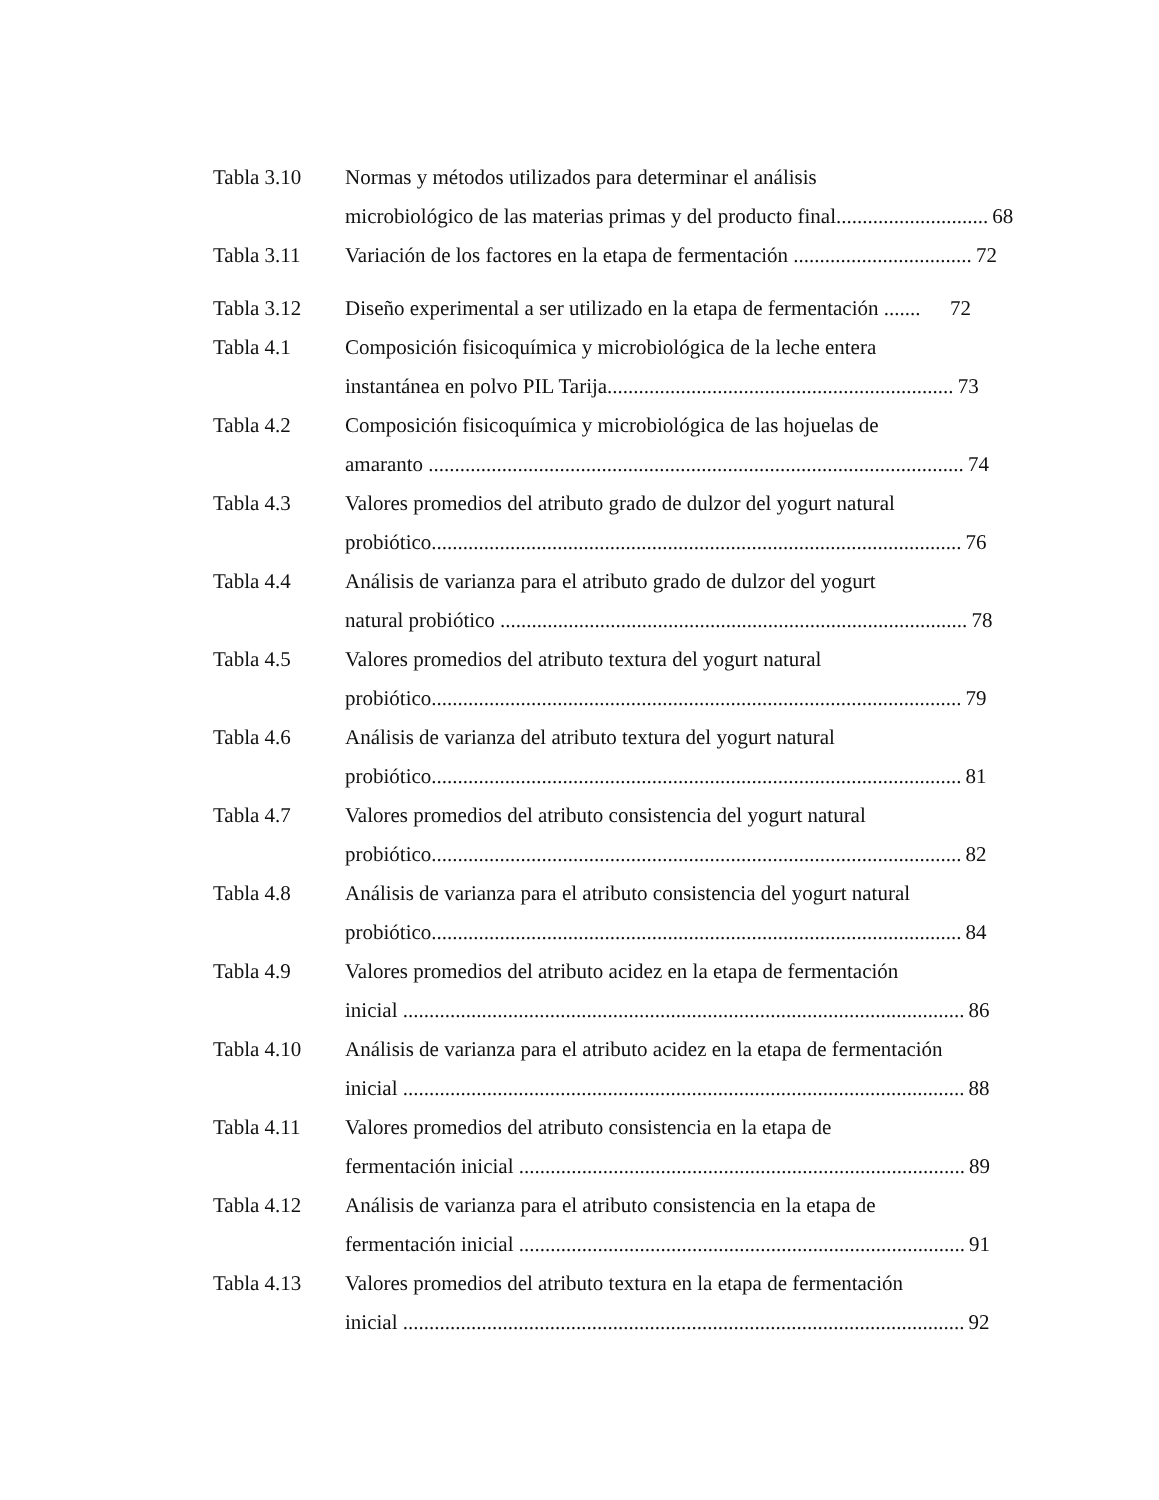Tabla 3.10 Normas y métodos utilizados para determinar el análisis
microbiológico de las materias primas y del producto final............................. 68
Tabla 3.11 Variación de los factores en la etapa de fermentación .................................. 72
Tabla 3.12 Diseño experimental a ser utilizado en la etapa de fermentación ....... 72
Tabla 4.1 Composición fisicoquímica y microbiológica de la leche entera
instantánea en polvo PIL Tarija.................................................................. 73
Tabla 4.2 Composición fisicoquímica y microbiológica de las hojuelas de
amaranto ...................................................................................................... 74
Tabla 4.3 Valores promedios del atributo grado de dulzor del yogurt natural
probiótico..................................................................................................... 76
Tabla 4.4 Análisis de varianza para el atributo grado de dulzor del yogurt
natural probiótico ......................................................................................... 78
Tabla 4.5 Valores promedios del atributo textura del yogurt natural
probiótico..................................................................................................... 79
Tabla 4.6 Análisis de varianza del atributo textura del yogurt natural
probiótico..................................................................................................... 81
Tabla 4.7 Valores promedios del atributo consistencia del yogurt natural
probiótico..................................................................................................... 82
Tabla 4.8 Análisis de varianza para el atributo consistencia del yogurt natural
probiótico..................................................................................................... 84
Tabla 4.9 Valores promedios del atributo acidez en la etapa de fermentación
inicial ........................................................................................................... 86
Tabla 4.10 Análisis de varianza para el atributo acidez en la etapa de fermentación
inicial ........................................................................................................... 88
Tabla 4.11 Valores promedios del atributo consistencia en la etapa de
fermentación inicial ..................................................................................... 89
Tabla 4.12 Análisis de varianza para el atributo consistencia en la etapa de
fermentación inicial ..................................................................................... 91
Tabla 4.13 Valores promedios del atributo textura en la etapa de fermentación
inicial ........................................................................................................... 92